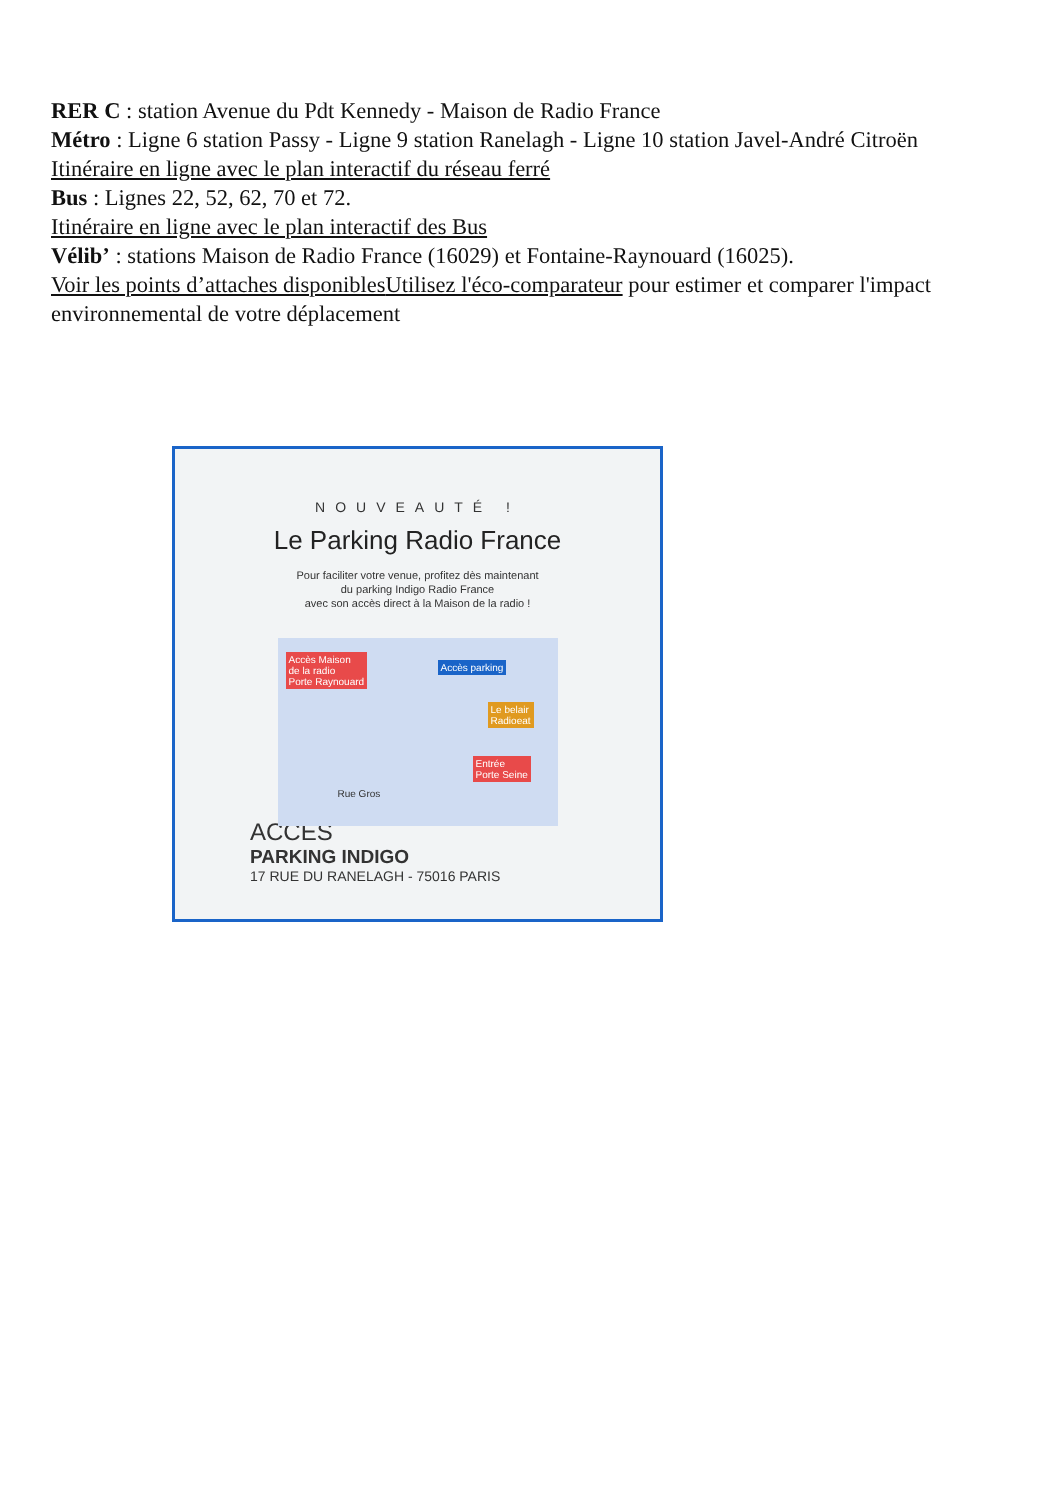RER C : station Avenue du Pdt Kennedy - Maison de Radio France
Métro : Ligne 6 station Passy - Ligne 9 station Ranelagh - Ligne 10 station Javel-André Citroën
Itinéraire en ligne avec le plan interactif du réseau ferré
Bus : Lignes 22, 52, 62, 70 et 72.
Itinéraire en ligne avec le plan interactif des Bus
Vélib’ : stations Maison de Radio France (16029) et Fontaine-Raynouard (16025).
Voir les points d’attaches disponibles Utilisez l'éco-comparateur pour estimer et comparer l'impact environnemental de votre déplacement
NOUVEAUTÉ !
Le Parking Radio France
Pour faciliter votre venue, profitez dès maintenant
du parking Indigo Radio France
avec son accès direct à la Maison de la radio !
Accès Maison
de la radio
Porte Raynouard
Accès parking
Le belair
Radioeat
Entrée
Porte Seine
Rue Gros
ACCÈS
PARKING INDIGO
17 RUE DU RANELAGH - 75016 PARIS